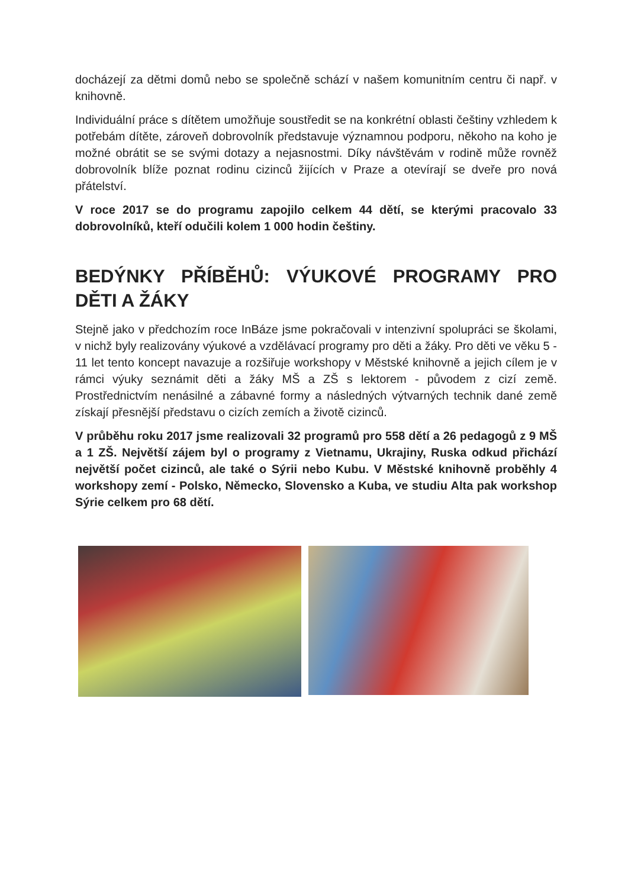docházejí za dětmi domů nebo se společně schází v našem komunitním centru či např. v knihovně.
Individuální práce s dítětem umožňuje soustředit se na konkrétní oblasti češtiny vzhledem k potřebám dítěte, zároveň dobrovolník představuje významnou podporu, někoho na koho je možné obrátit se se svými dotazy a nejasnostmi. Díky návštěvám v rodině může rovněž dobrovolník blíže poznat rodinu cizinců žijících v Praze a otevírají se dveře pro nová přátelství.
V roce 2017 se do programu zapojilo celkem 44 dětí, se kterými pracovalo 33 dobrovolníků, kteří odučili kolem 1 000 hodin češtiny.
BEDÝNKY PŘÍBĚHŮ: VÝUKOVÉ PROGRAMY PRO DĚTI A ŽÁKY
Stejně jako v předchozím roce InBáze jsme pokračovali v intenzivní spolupráci se školami, v nichž byly realizovány výukové a vzdělávací programy pro děti a žáky. Pro děti ve věku 5 - 11 let tento koncept navazuje a rozšiřuje workshopy v Městské knihovně a jejich cílem je v rámci výuky seznámit děti a žáky MŠ a ZŠ s lektorem - původem z cizí země. Prostřednictvím nenásilné a zábavné formy a následných výtvarných technik dané země získají přesnější představu o cizích zemích a životě cizinců.
V průběhu roku 2017 jsme realizovali 32 programů pro 558 dětí a 26 pedagogů z 9 MŠ a 1 ZŠ. Největší zájem byl o programy z Vietnamu, Ukrajiny, Ruska odkud přichází největší počet cizinců, ale také o Sýrii nebo Kubu. V Městské knihovně proběhly 4 workshopy zemí - Polsko, Německo, Slovensko a Kuba, ve studiu Alta pak workshop Sýrie celkem pro 68 dětí.